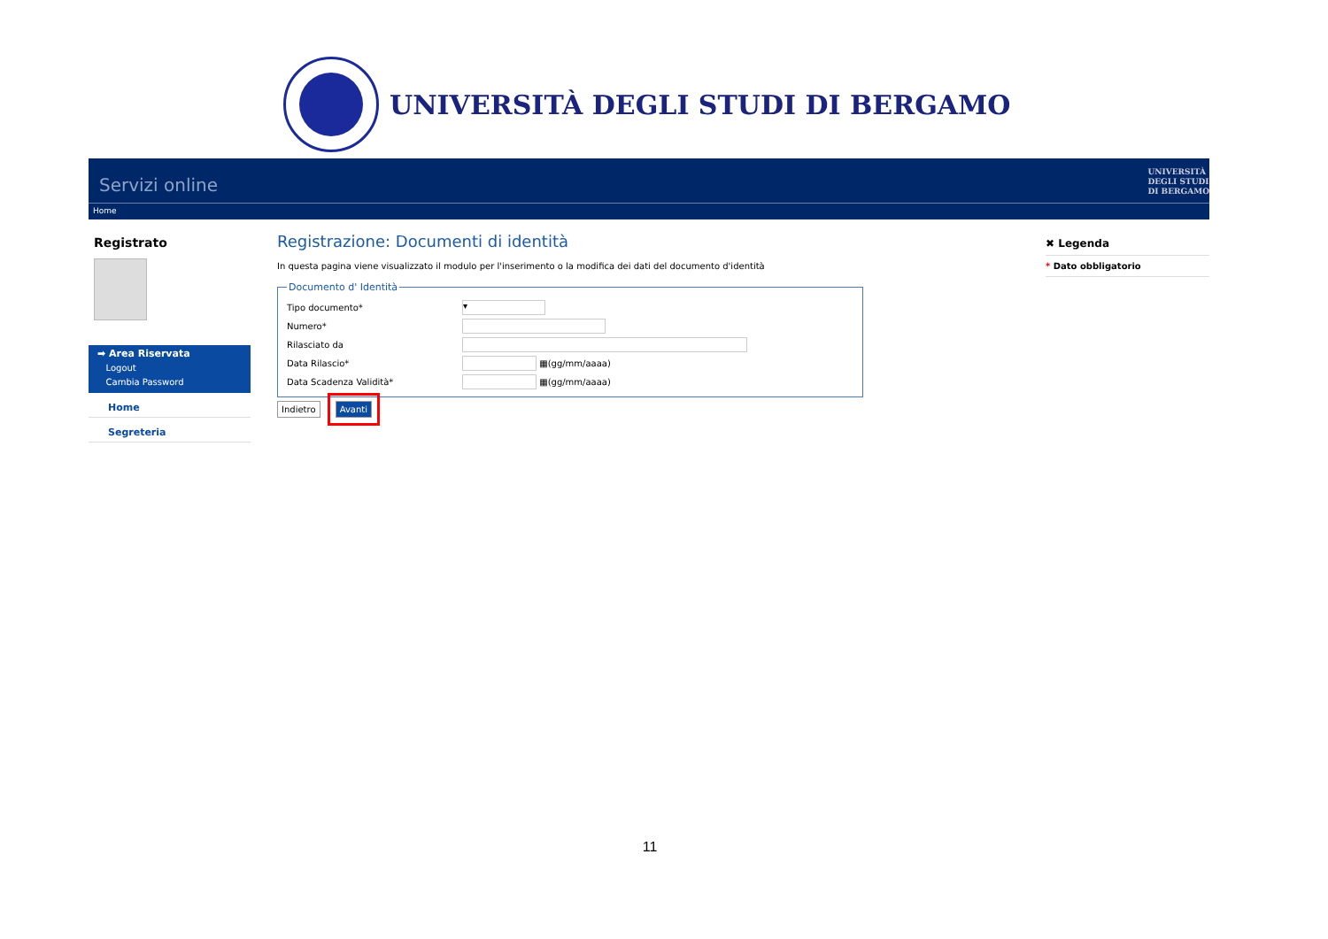UNIVERSITÀ DEGLI STUDI DI BERGAMO
Servizi online
UNIVERSITÀ
DEGLI STUDI
DI BERGAMO
Home
Registrato
➡ Area Riservata
Logout
Cambia Password
Home
Segreteria
Registrazione: Documenti di identità
In questa pagina viene visualizzato il modulo per l'inserimento o la modifica dei dati del documento d'identità
Documento d' Identità
Tipo documento*
▾
Numero*
Rilasciato da
Data Rilascio*
▦(gg/mm/aaaa)
Data Scadenza Validità*
▦(gg/mm/aaaa)
Indietro Avanti
✖ Legenda
* Dato obbligatorio
11